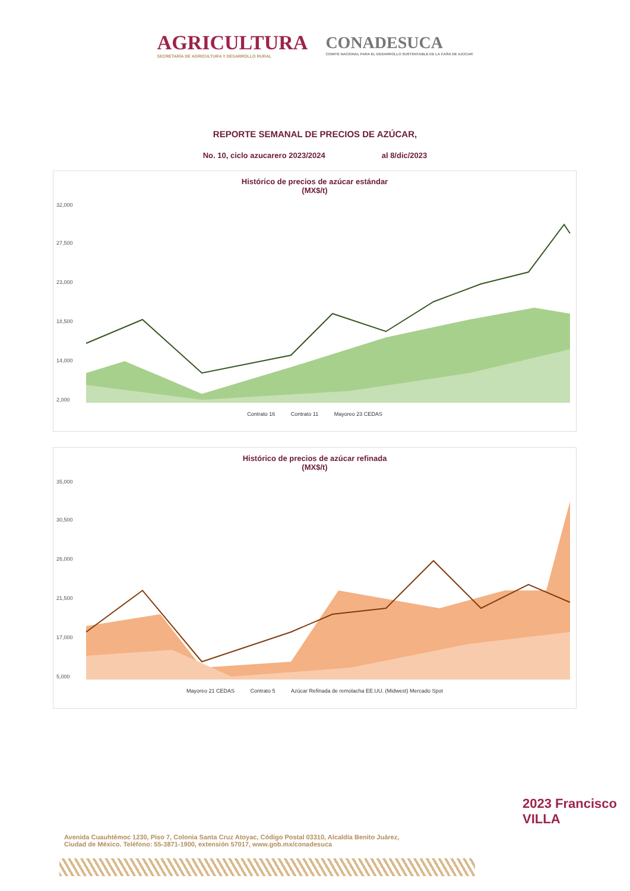AGRICULTURA
SECRETARÍA DE AGRICULTURA Y DESARROLLO RURAL
CONADESUCA
COMITÉ NACIONAL PARA EL DESARROLLO SUSTENTABLE DE LA CAÑA DE AZÚCAR
REPORTE SEMANAL DE PRECIOS DE AZÚCAR,
No. 10, ciclo azucarero 2023/2024 al 8/dic/2023
Histórico de precios de azúcar estándar
(MX$/t)
32,000
27,500
23,000
18,500
14,000
2,000
Contrato 16 Contrato 11 Mayoreo 23 CEDAS
Histórico de precios de azúcar refinada
(MX$/t)
35,000
30,500
26,000
21,500
17,000
5,000
Mayoreo 21 CEDAS Contrato 5 Azúcar Refinada de remolacha EE.UU. (Midwest) Mercado Spot
Avenida Cuauhtémoc 1230, Piso 7, Colonia Santa Cruz Atoyac, Código Postal 03310, Alcaldía Benito Juárez,
Ciudad de México. Teléfono: 55-3871-1900, extensión 57017, www.gob.mx/conadesuca
2023 Francisco VILLA